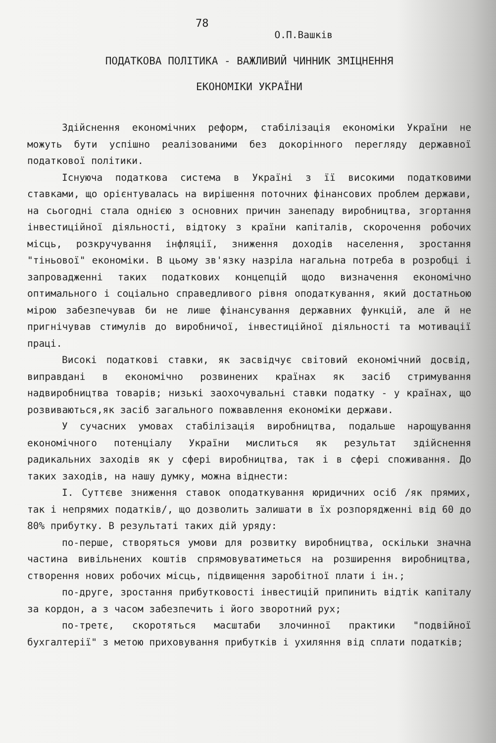78
О.П.Вашків
ПОДАТКОВА ПОЛІТИКА - ВАЖЛИВИЙ ЧИННИК ЗМІЦНЕННЯ
ЕКОНОМІКИ УКРАЇНИ
Здійснення економічних реформ, стабілізація економіки України не можуть бути успішно реалізованими без докорінного перегляду державної податкової політики.
Існуюча податкова система в Україні з її високими податковими ставками, що орієнтувалась на вирішення поточних фінансових проблем держави, на сьогодні стала однією з основних причин занепаду виробництва, згортання інвестиційної діяльності, відтоку з країни капіталів, скорочення робочих місць, розкручування інфляції, зниження доходів населення, зростання "тіньової" економіки. В цьому зв'язку назріла нагальна потреба в розробці і запровадженні таких податкових концепцій щодо визначення економічно оптимального і соціально справедливого рівня оподаткування, який достатньою мірою забезпечував би не лише фінансування державних функцій, але й не пригнічував стимулів до виробничої, інвестиційної діяльності та мотивації праці.
Високі податкові ставки, як засвідчує світовий економічний досвід, виправдані в економічно розвинених країнах як засіб стримування надвиробництва товарів; низькі заохочувальні ставки податку - у країнах, що розвиваються,як засіб загального пожвавлення економіки держави.
У сучасних умовах стабілізація виробництва, подальше нарощування економічного потенціалу України мислиться як результат здійснення радикальних заходів як у сфері виробництва, так і в сфері споживання. До таких заходів, на нашу думку, можна віднести:
І. Суттєве зниження ставок оподаткування юридичних осіб /як прямих, так і непрямих податків/, що дозволить залишати в їх розпорядженні від 60 до 80% прибутку. В результаті таких дій уряду:
по-перше, створяться умови для розвитку виробництва, оскільки значна частина вивільнених коштів спрямовуватиметься на розширення виробництва, створення нових робочих місць, підвищення заробітної плати і ін.;
по-друге, зростання прибутковості інвестицій припинить відтік капіталу за кордон, а з часом забезпечить і його зворотний рух;
по-третє, скоротяться масштаби злочинної практики "подвійної бухгалтерії" з метою приховування прибутків і ухиляння від сплати податків;